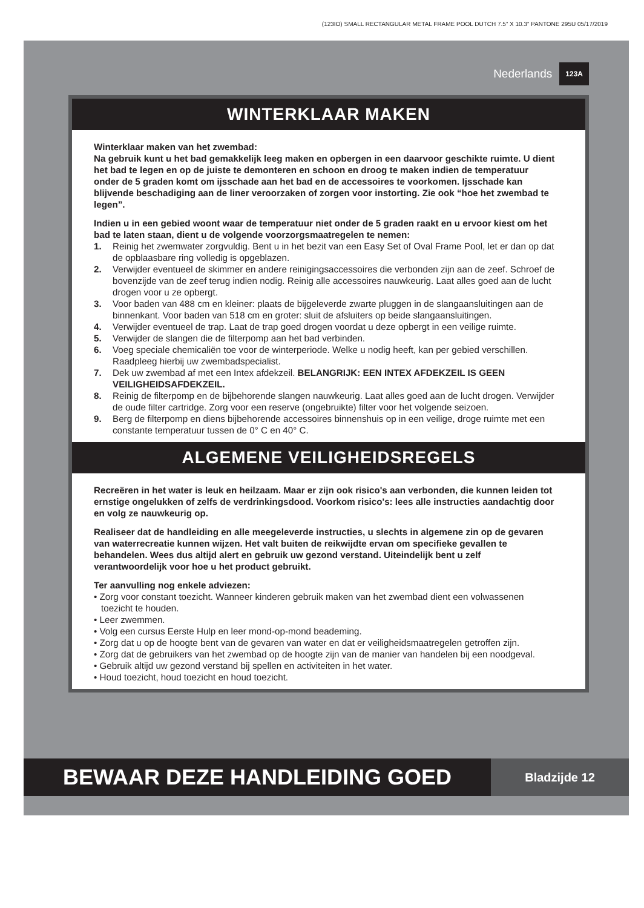(123IO) SMALL RECTANGULAR METAL FRAME POOL DUTCH 7.5” X 10.3” PANTONE 295U 05/17/2019
Nederlands 123A
WINTERKLAAR MAKEN
Winterklaar maken van het zwembad:
Na gebruik kunt u het bad gemakkelijk leeg maken en opbergen in een daarvoor geschikte ruimte. U dient het bad te legen en op de juiste te demonteren en schoon en droog te maken indien de temperatuur onder de 5 graden komt om ijsschade aan het bad en de accessoires te voorkomen. Ijsschade kan blijvende beschadiging aan de liner veroorzaken of zorgen voor instorting. Zie ook “hoe het zwembad te legen”.
Indien u in een gebied woont waar de temperatuur niet onder de 5 graden raakt en u ervoor kiest om het bad te laten staan, dient u de volgende voorzorgsmaatregelen te nemen:
1. Reinig het zwemwater zorgvuldig. Bent u in het bezit van een Easy Set of Oval Frame Pool, let er dan op dat de opblaasbare ring volledig is opgeblazen.
2. Verwijder eventueel de skimmer en andere reinigingsaccessoires die verbonden zijn aan de zeef. Schroef de bovenzijde van de zeef terug indien nodig. Reinig alle accessoires nauwkeurig. Laat alles goed aan de lucht drogen voor u ze opbergt.
3. Voor baden van 488 cm en kleiner: plaats de bijgeleverde zwarte pluggen in de slangaansluitingen aan de binnenkant. Voor baden van 518 cm en groter: sluit de afsluiters op beide slangaansluitingen.
4. Verwijder eventueel de trap. Laat de trap goed drogen voordat u deze opbergt in een veilige ruimte.
5. Verwijder de slangen die de filterpomp aan het bad verbinden.
6. Voeg speciale chemicaliën toe voor de winterperiode. Welke u nodig heeft, kan per gebied verschillen. Raadpleeg hierbij uw zwembadspecialist.
7. Dek uw zwembad af met een Intex afdekzeil. BELANGRIJK: EEN INTEX AFDEKZEIL IS GEEN VEILIGHEIDSAFDEKZEIL.
8. Reinig de filterpomp en de bijbehorende slangen nauwkeurig. Laat alles goed aan de lucht drogen. Verwijder de oude filter cartridge. Zorg voor een reserve (ongebruikte) filter voor het volgende seizoen.
9. Berg de filterpomp en diens bijbehorende accessoires binnenshuis op in een veilige, droge ruimte met een constante temperatuur tussen de 0° C en 40° C.
ALGEMENE VEILIGHEIDSREGELS
Recreëren in het water is leuk en heilzaam. Maar er zijn ook risico's aan verbonden, die kunnen leiden tot ernstige ongelukken of zelfs de verdrinkingsdood. Voorkom risico's: lees alle instructies aandachtig door en volg ze nauwkeurig op.
Realiseer dat de handleiding en alle meegeleverde instructies, u slechts in algemene zin op de gevaren van waterrecreatie kunnen wijzen. Het valt buiten de reikwijdte ervan om specifieke gevallen te behandelen. Wees dus altijd alert en gebruik uw gezond verstand. Uiteindelijk bent u zelf verantwoordelijk voor hoe u het product gebruikt.
Ter aanvulling nog enkele adviezen:
• Zorg voor constant toezicht. Wanneer kinderen gebruik maken van het zwembad dient een volwassenen toezicht te houden.
• Leer zwemmen.
• Volg een cursus Eerste Hulp en leer mond-op-mond beademing.
• Zorg dat u op de hoogte bent van de gevaren van water en dat er veiligheidsmaatregelen getroffen zijn.
• Zorg dat de gebruikers van het zwembad op de hoogte zijn van de manier van handelen bij een noodgeval.
• Gebruik altijd uw gezond verstand bij spellen en activiteiten in het water.
• Houd toezicht, houd toezicht en houd toezicht.
BEWAAR DEZE HANDLEIDING GOED
Bladzijde 12